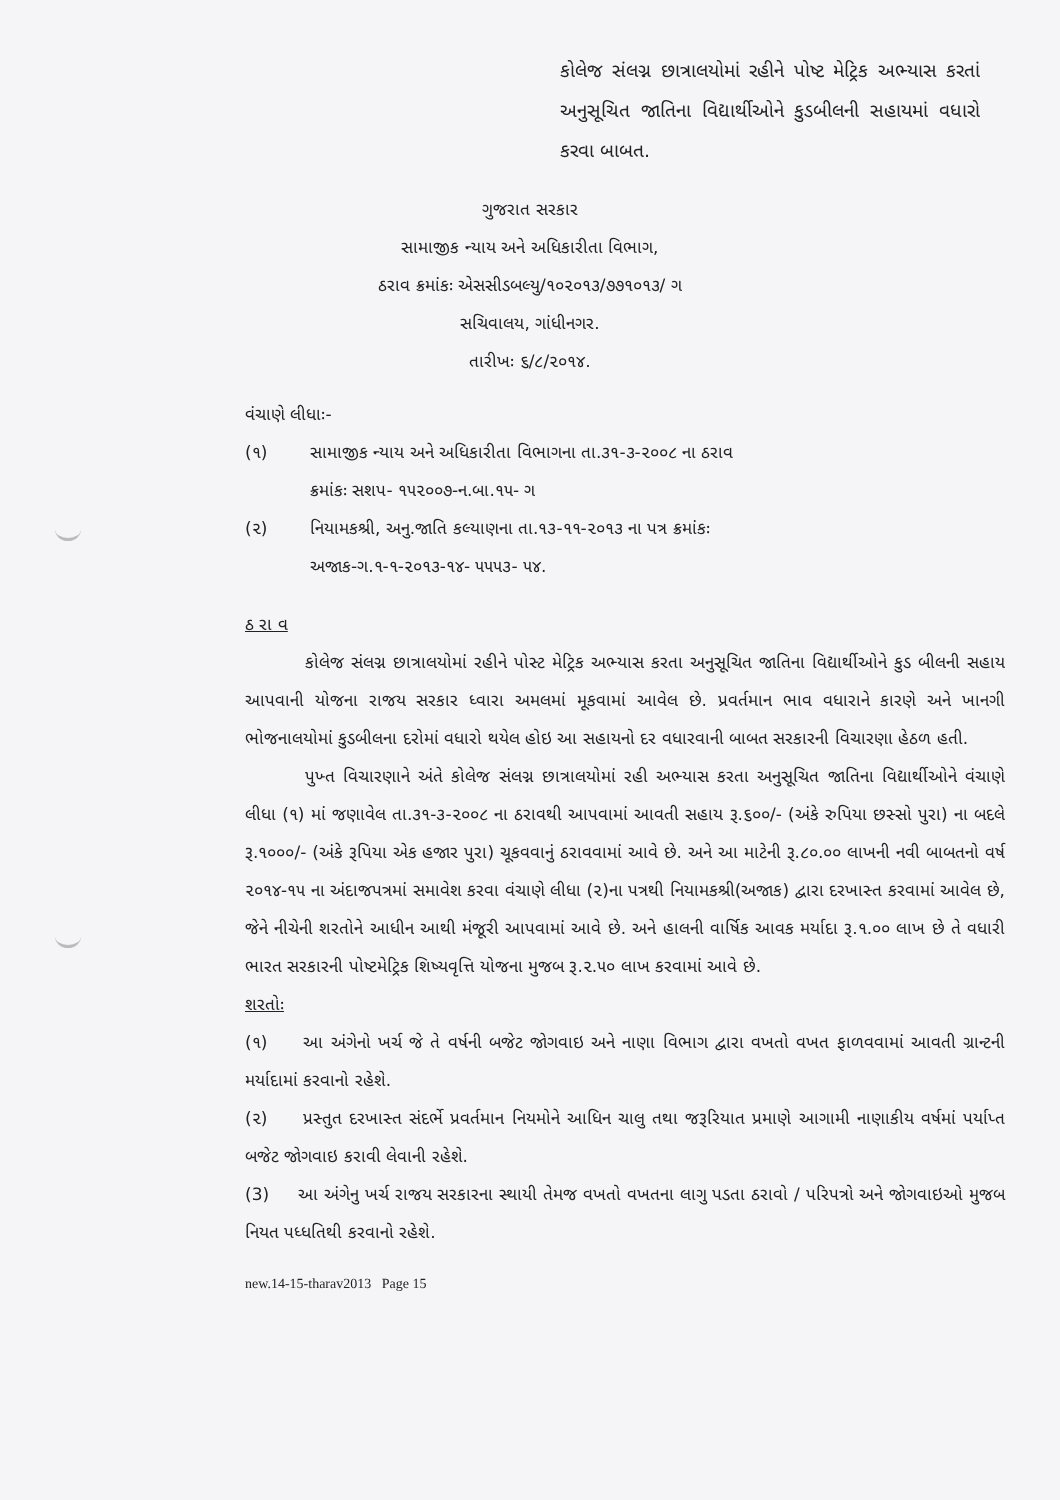કોલેજ સંલગ્ન છાત્રાલયોમાં રહીને પોષ્ટ મેટ્રિક અભ્યાસ કરતાં અનુસૂચિત જાતિના વિદ્યાર્થીઓને કુડબીલની સહાયમાં વધારો કરવા બાબત.
ગુજરાત સરકાર
સામાજીક ન્યાય અને અધિકારીતા વિભાગ,
ઠરાવ ક્રમાંકઃ એસસીડબલ્યુ/૧૦૨૦૧૩/૭૭૧૦૧૩/ ગ
સચિવાલય, ગાંધીનગર.
તારીખઃ ૬/૮/૨૦૧૪.
વંચાણે લીધાઃ-
(૧) સામાજીક ન્યાય અને અધિકારીતા વિભાગના તા.૩૧-૩-૨૦૦૮ ના ઠરાવ
ક્રમાંકઃ સશપ- ૧૫૨૦૦૭-ન.બા.૧૫- ગ
(૨) નિયામકશ્રી, અનુ.જાતિ કલ્યાણના તા.૧૩-૧૧-૨૦૧૩ ના પત્ર ક્રમાંકઃ
અજાક-ગ.૧-૧-૨૦૧૩-૧૪- ૫૫૫૩- ૫૪.
ઠ રા વ
કોલેજ સંલગ્ન છાત્રાલયોમાં રહીને પોસ્ટ મેટ્રિક અભ્યાસ કરતા અનુસૂચિત જાતિના વિદ્યાર્થીઓને કુડ બીલની સહાય આપવાની યોજના રાજય સરકાર ધ્વારા અમલમાં મૂકવામાં આવેલ છે. પ્રવર્તમાન ભાવ વધારાને કારણે અને ખાનગી ભોજનાલયોમાં કુડબીલના દરોમાં વધારો થયેલ હોઇ આ સહાયનો દર વધારવાની બાબત સરકારની વિચારણા હેઠળ હતી.
પુખ્ત વિચારણાને અંતે કોલેજ સંલગ્ન છાત્રાલયોમાં રહી અભ્યાસ કરતા અનુસૂચિત જાતિના વિદ્યાર્થીઓને વંચાણે લીધા (૧) માં જણાવેલ તા.૩૧-૩-૨૦૦૮ ના ઠરાવથી આપવામાં આવતી સહાય રૂ.૬૦૦/- (અંકે રુપિયા છસ્સો પુરા) ના બદલે રૂ.૧૦૦૦/- (અંકે રૂપિયા એક હજાર પુરા) ચૂકવવાનું ઠરાવવામાં આવે છે. અને આ માટેની રૂ.૮૦.૦૦ લાખની નવી બાબતનો વર્ષ ૨૦૧૪-૧૫ ના અંદાજપત્રમાં સમાવેશ કરવા વંચાણે લીધા (૨)ના પત્રથી નિયામકશ્રી(અજાક) દ્વારા દરખાસ્ત કરવામાં આવેલ છે, જેને નીચેની શરતોને આધીન આથી મંજૂરી આપવામાં આવે છે. અને હાલની વાર્ષિક આવક મર્યાદા રૂ.૧.૦૦ લાખ છે તે વધારી ભારત સરકારની પોષ્ટમેટ્રિક શિષ્યવૃત્તિ યોજના મુજબ રૂ.૨.૫૦ લાખ કરવામાં આવે છે.
શરતોઃ
(૧) આ અંગેનો ખર્ચ જે તે વર્ષની બજેટ જોગવાઇ અને નાણા વિભાગ દ્વારા વખતો વખત ફાળવવામાં આવતી ગ્રાન્ટની મર્યાદામાં કરવાનો રહેશે.
(૨) પ્રસ્તુત દરખાસ્ત સંદર્ભે પ્રવર્તમાન નિયમોને આધિન ચાલુ તથા જરૂરિયાત પ્રમાણે આગામી નાણાકીય વર્ષમાં પર્યાપ્ત બજેટ જોગવાઇ કરાવી લેવાની રહેશે.
(3) આ અંગેનુ ખર્ચ રાજય સરકારના સ્થાયી તેમજ વખતો વખતના લાગુ પડતા ઠરાવો / પરિપત્રો અને જોગવાઇઓ મુજબ નિયત પધ્ધતિથી કરવાનો રહેશે.
new.14-15-tharav2013 Page 15